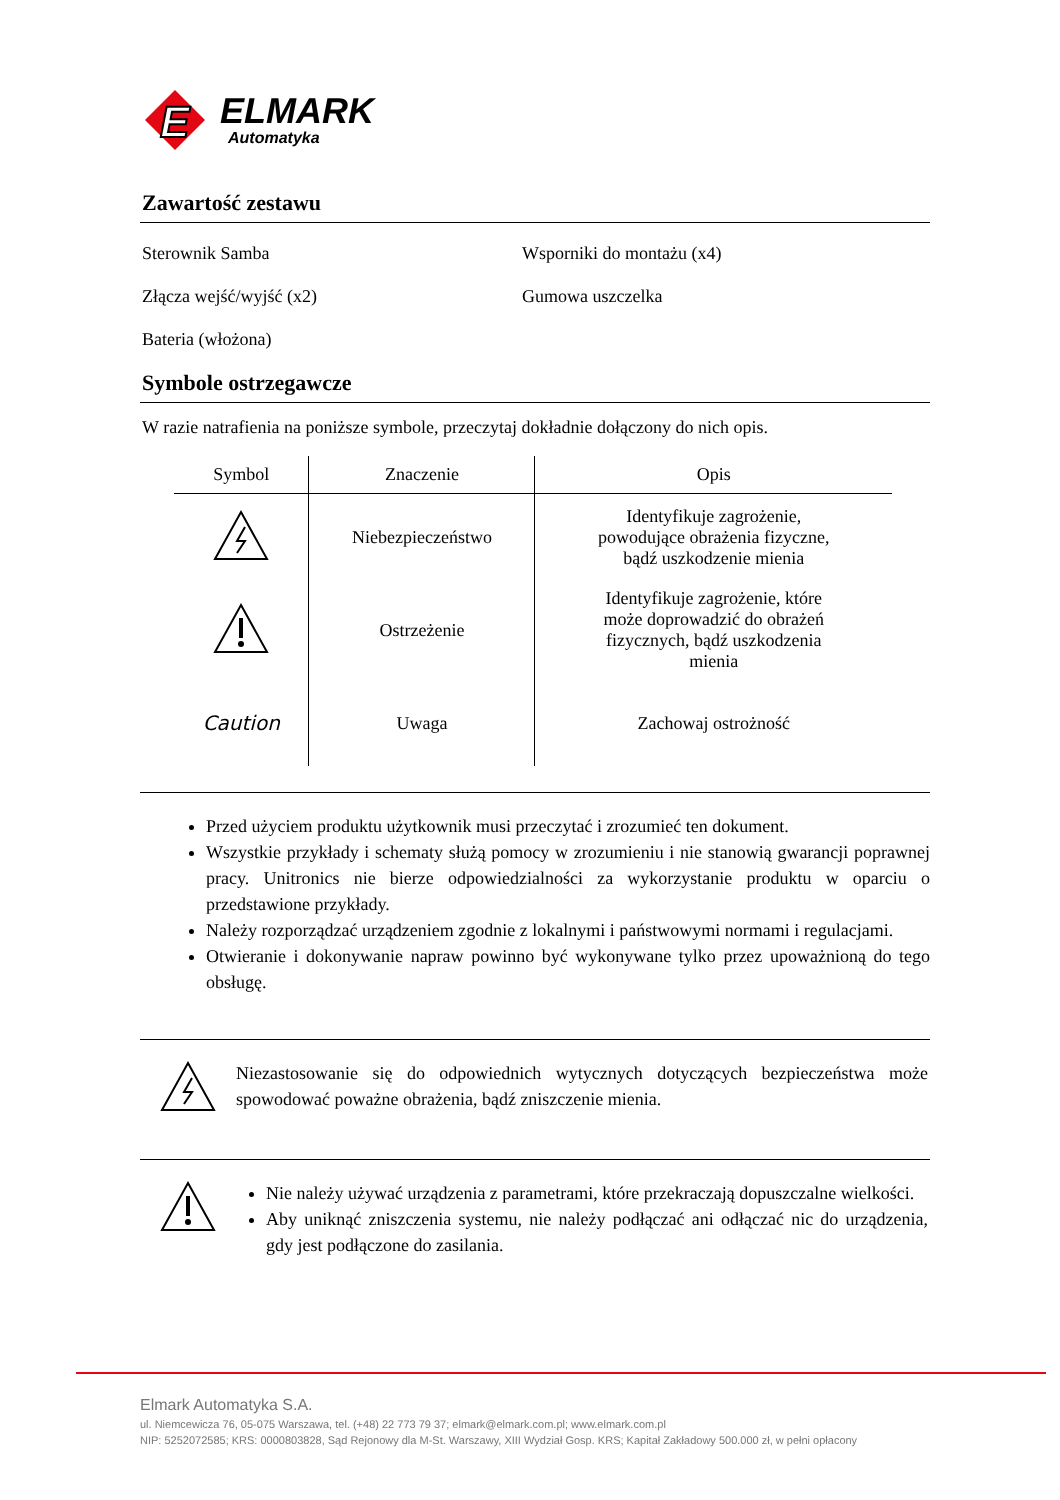E
ELMARK
Automatyka
Zawartość zestawu
Sterownik Samba
Wsporniki do montażu (x4)
Złącza wejść/wyjść (x2)
Gumowa uszczelka
Bateria (włożona)
Symbole ostrzegawcze
W razie natrafienia na poniższe symbole, przeczytaj dokładnie dołączony do nich opis.
| Symbol | Znaczenie | Opis |
| --- | --- | --- |
| | Niebezpieczeństwo | Identyfikuje zagrożenie, powodujące obrażenia fizyczne, bądź uszkodzenie mienia |
| | Ostrzeżenie | Identyfikuje zagrożenie, które może doprowadzić do obrażeń fizycznych, bądź uszkodzenia mienia |
| Caution | Uwaga | Zachowaj ostrożność |
Przed użyciem produktu użytkownik musi przeczytać i zrozumieć ten dokument.
Wszystkie przykłady i schematy służą pomocy w zrozumieniu i nie stanowią gwarancji poprawnej pracy. Unitronics nie bierze odpowiedzialności za wykorzystanie produktu w oparciu o przedstawione przykłady.
Należy rozporządzać urządzeniem zgodnie z lokalnymi i państwowymi normami i regulacjami.
Otwieranie i dokonywanie napraw powinno być wykonywane tylko przez upoważnioną do tego obsługę.
Niezastosowanie się do odpowiednich wytycznych dotyczących bezpieczeństwa może spowodować poważne obrażenia, bądź zniszczenie mienia.
Nie należy używać urządzenia z parametrami, które przekraczają dopuszczalne wielkości.
Aby uniknąć zniszczenia systemu, nie należy podłączać ani odłączać nic do urządzenia, gdy jest podłączone do zasilania.
Elmark Automatyka S.A.
ul. Niemcewicza 76, 05-075 Warszawa, tel. (+48) 22 773 79 37; elmark@elmark.com.pl; www.elmark.com.pl
NIP: 5252072585; KRS: 0000803828, Sąd Rejonowy dla M-St. Warszawy, XIII Wydział Gosp. KRS; Kapitał Zakładowy 500.000 zł, w pełni opłacony